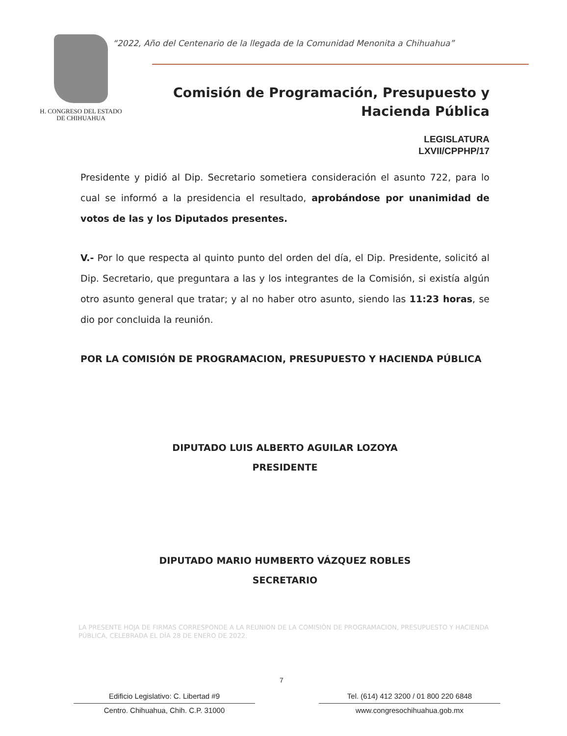H. CONGRESO DEL ESTADO
DE CHIHUAHUA
“2022, Año del Centenario de la llegada de la Comunidad Menonita a Chihuahua”
Comisión de Programación, Presupuesto y
Hacienda Pública
LEGISLATURA
LXVII/CPPHP/17
Presidente y pidió al Dip. Secretario sometiera consideración el asunto 722, para lo cual se informó a la presidencia el resultado, aprobándose por unanimidad de votos de las y los Diputados presentes.
V.- Por lo que respecta al quinto punto del orden del día, el Dip. Presidente, solicitó al Dip. Secretario, que preguntara a las y los integrantes de la Comisión, si existía algún otro asunto general que tratar; y al no haber otro asunto, siendo las 11:23 horas, se dio por concluida la reunión.
POR LA COMISIÓN DE PROGRAMACION, PRESUPUESTO Y HACIENDA PÚBLICA
DIPUTADO LUIS ALBERTO AGUILAR LOZOYA
PRESIDENTE
DIPUTADO MARIO HUMBERTO VÁZQUEZ ROBLES
SECRETARIO
LA PRESENTE HOJA DE FIRMAS CORRESPONDE A LA REUNION DE LA COMISIÓN DE PROGRAMACION, PRESUPUESTO Y HACIENDA PÚBLICA, CELEBRADA EL DÍA 28 DE ENERO DE 2022.
7
Edificio Legislativo: C. Libertad #9
Centro. Chihuahua, Chih. C.P. 31000
Tel. (614) 412 3200 / 01 800 220 6848
www.congresochihuahua.gob.mx